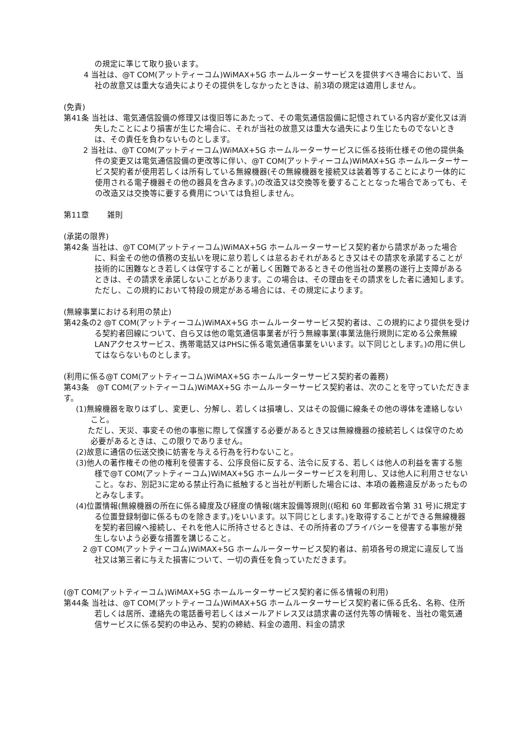の規定に準じて取り扱います。
4 当社は、@T COM(アットティーコム)WiMAX+5G ホームルーターサービスを提供すべき場合において、当社の故意又は重大な過失によりその提供をしなかったときは、前3項の規定は適用しません。
(免責)
第41条 当社は、電気通信設備の修理又は復旧等にあたって、その電気通信設備に記憶されている内容が変化又は消失したことにより損害が生じた場合に、それが当社の故意又は重大な過失により生じたものでないときは、その責任を負わないものとします。
2 当社は、@T COM(アットティーコム)WiMAX+5G ホームルーターサービスに係る技術仕様その他の提供条件の変更又は電気通信設備の更改等に伴い、@T COM(アットティーコム)WiMAX+5G ホームルーターサービス契約者が使用若しくは所有している無線機器(その無線機器を接続又は装着等することにより一体的に使用される電子機器その他の器具を含みます。)の改造又は交換等を要することとなった場合であっても、その改造又は交換等に要する費用については負担しません。
第11章　　 雑則
(承諾の限界)
第42条 当社は、@T COM(アットティーコム)WiMAX+5G ホームルーターサービス契約者から請求があった場合に、料金その他の債務の支払いを現に怠り若しくは怠るおそれがあるとき又はその請求を承諾することが技術的に困難なとき若しくは保守することが著しく困難であるときその他当社の業務の遂行上支障があるときは、その請求を承諾しないことがあります。この場合は、その理由をその請求をした者に通知します。
ただし、この規約において特段の規定がある場合には、その規定によります。
(無線事業における利用の禁止)
第42条の2 @T COM(アットティーコム)WiMAX+5G ホームルーターサービス契約者は、この規約により提供を受ける契約者回線について、自ら又は他の電気通信事業者が行う無線事業(事業法施行規則に定める公衆無線LANアクセスサービス、携帯電話又はPHSに係る電気通信事業をいいます。以下同じとします。)の用に供してはならないものとします。
(利用に係る@T COM(アットティーコム)WiMAX+5G ホームルーターサービス契約者の義務)
第43条　@T COM(アットティーコム)WiMAX+5G ホームルーターサービス契約者は、次のことを守っていただきます。
(1)無線機器を取りはずし、変更し、分解し、若しくは損壊し、又はその設備に線条その他の導体を連絡しないこと。
ただし、天災、事変その他の事態に際して保護する必要があるとき又は無線機器の接続若しくは保守のため必要があるときは、この限りでありません。
(2)故意に通信の伝送交換に妨害を与える行為を行わないこと。
(3)他人の著作権その他の権利を侵害する、公序良俗に反する、法令に反する、若しくは他人の利益を害する態様で@T COM(アットティーコム)WiMAX+5G ホームルーターサービスを利用し、又は他人に利用させないこと。なお、別記3に定める禁止行為に抵触すると当社が判断した場合には、本項の義務違反があったものとみなします。
(4)位置情報(無線機器の所在に係る緯度及び経度の情報(端末設備等規則((昭和 60 年郵政省令第 31 号)に規定する位置登録制御に係るものを除きます。)をいいます。以下同じとします。)を取得することができる無線機器を契約者回線へ接続し、それを他人に所持させるときは、その所持者のプライバシーを侵害する事態が発生しないよう必要な措置を講じること。
2 @T COM(アットティーコム)WiMAX+5G ホームルーターサービス契約者は、前項各号の規定に違反して当社又は第三者に与えた損害について、一切の責任を負っていただきます。
(@T COM(アットティーコム)WiMAX+5G ホームルーターサービス契約者に係る情報の利用)
第44条 当社は、@T COM(アットティーコム)WiMAX+5G ホームルーターサービス契約者に係る氏名、名称、住所若しくは居所、連絡先の電話番号若しくはメールアドレス又は請求書の送付先等の情報を、当社の電気通信サービスに係る契約の申込み、契約の締結、料金の適用、料金の請求